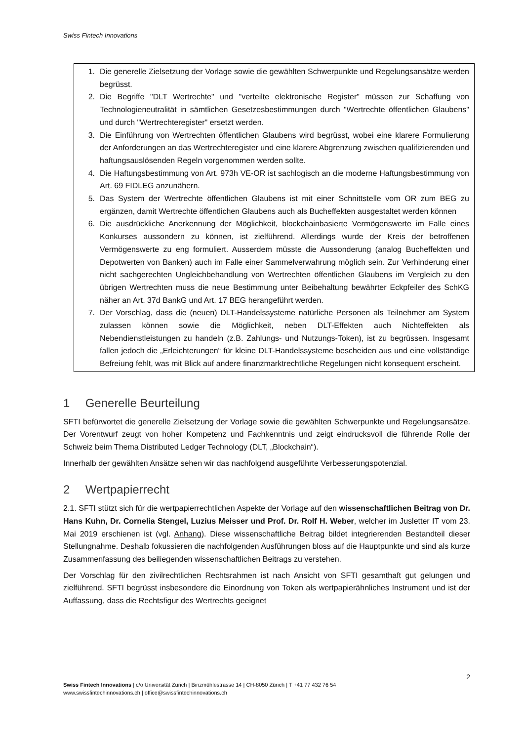Swiss Fintech Innovations
1. Die generelle Zielsetzung der Vorlage sowie die gewählten Schwerpunkte und Regelungsansätze werden begrüsst.
2. Die Begriffe "DLT Wertrechte" und "verteilte elektronische Register" müssen zur Schaffung von Technologieneutralität in sämtlichen Gesetzesbestimmungen durch "Wertrechte öffentlichen Glaubens" und durch "Wertrechteregister" ersetzt werden.
3. Die Einführung von Wertrechten öffentlichen Glaubens wird begrüsst, wobei eine klarere Formulierung der Anforderungen an das Wertrechteregister und eine klarere Abgrenzung zwischen qualifizierenden und haftungsauslösenden Regeln vorgenommen werden sollte.
4. Die Haftungsbestimmung von Art. 973h VE-OR ist sachlogisch an die moderne Haftungsbestimmung von Art. 69 FIDLEG anzunähern.
5. Das System der Wertrechte öffentlichen Glaubens ist mit einer Schnittstelle vom OR zum BEG zu ergänzen, damit Wertrechte öffentlichen Glaubens auch als Bucheffekten ausgestaltet werden können
6. Die ausdrückliche Anerkennung der Möglichkeit, blockchainbasierte Vermögenswerte im Falle eines Konkurses aussondern zu können, ist zielführend. Allerdings wurde der Kreis der betroffenen Vermögenswerte zu eng formuliert. Ausserdem müsste die Aussonderung (analog Bucheffekten und Depotwerten von Banken) auch im Falle einer Sammelverwahrung möglich sein. Zur Verhinderung einer nicht sachgerechten Ungleichbehandlung von Wertrechten öffentlichen Glaubens im Vergleich zu den übrigen Wertrechten muss die neue Bestimmung unter Beibehaltung bewährter Eckpfeiler des SchKG näher an Art. 37d BankG und Art. 17 BEG herangeführt werden.
7. Der Vorschlag, dass die (neuen) DLT-Handelssysteme natürliche Personen als Teilnehmer am System zulassen können sowie die Möglichkeit, neben DLT-Effekten auch Nichteffekten als Nebendienstleistungen zu handeln (z.B. Zahlungs- und Nutzungs-Token), ist zu begrüssen. Insgesamt fallen jedoch die „Erleichterungen“ für kleine DLT-Handelssysteme bescheiden aus und eine vollständige Befreiung fehlt, was mit Blick auf andere finanzmarktrechtliche Regelungen nicht konsequent erscheint.
1 Generelle Beurteilung
SFTI befürwortet die generelle Zielsetzung der Vorlage sowie die gewählten Schwerpunkte und Regelungsansätze. Der Vorentwurf zeugt von hoher Kompetenz und Fachkenntnis und zeigt eindrucksvoll die führende Rolle der Schweiz beim Thema Distributed Ledger Technology (DLT, „Blockchain“).
Innerhalb der gewählten Ansätze sehen wir das nachfolgend ausgeführte Verbesserungspotenzial.
2 Wertpapierrecht
2.1. SFTI stützt sich für die wertpapierrechtlichen Aspekte der Vorlage auf den wissenschaftlichen Beitrag von Dr. Hans Kuhn, Dr. Cornelia Stengel, Luzius Meisser und Prof. Dr. Rolf H. Weber, welcher im Jusletter IT vom 23. Mai 2019 erschienen ist (vgl. Anhang). Diese wissenschaftliche Beitrag bildet integrierenden Bestandteil dieser Stellungnahme. Deshalb fokussieren die nachfolgenden Ausführungen bloss auf die Hauptpunkte und sind als kurze Zusammenfassung des beiliegenden wissenschaftlichen Beitrags zu verstehen.
Der Vorschlag für den zivilrechtlichen Rechtsrahmen ist nach Ansicht von SFTI gesamthaft gut gelungen und zielführend. SFTI begrüsst insbesondere die Einordnung von Token als wertpapierähnliches Instrument und ist der Auffassung, dass die Rechtsfigur des Wertrechts geeignet
2
Swiss Fintech Innovations | c/o Universität Zürich | Binzmühlestrasse 14 | CH-8050 Zürich | T +41 77 432 76 54
www.swissfintechinnovations.ch | office@swissfintechinnovations.ch